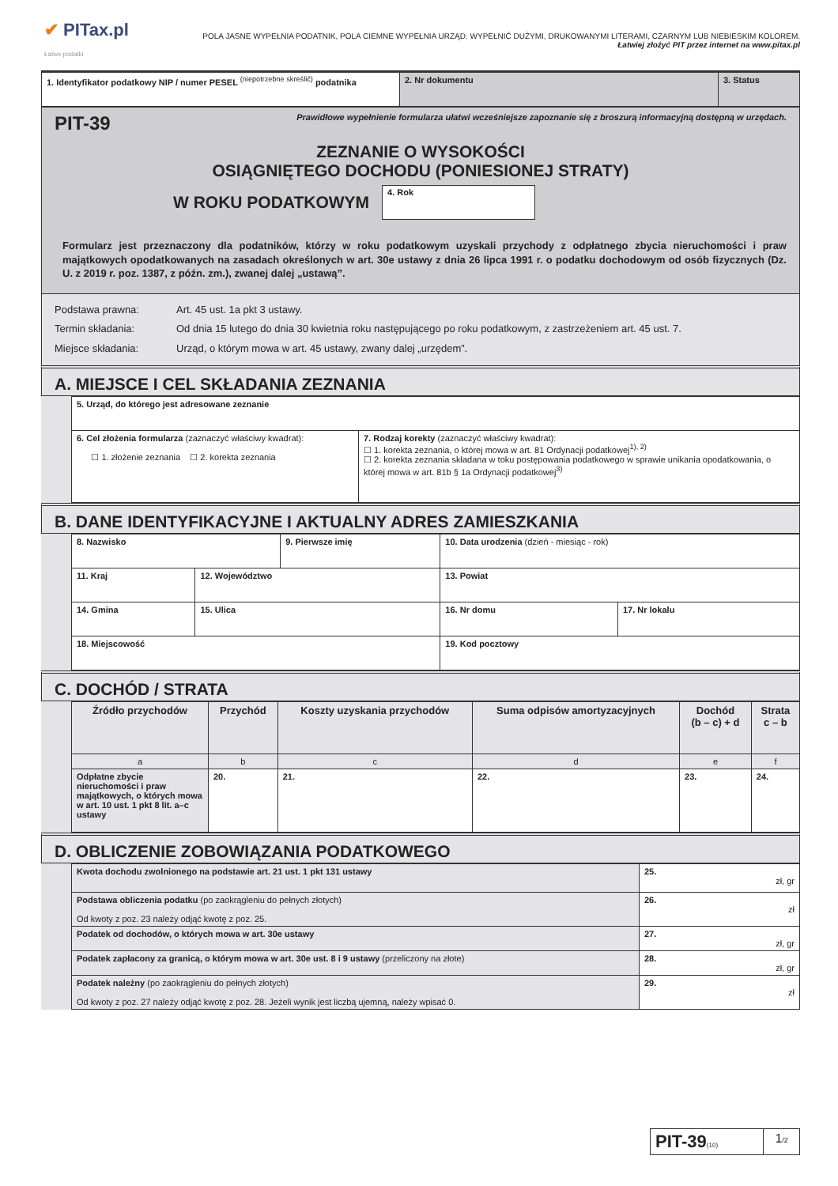✔ PITax.pl
Łatwe podatki
POLA JASNE WYPEŁNIA PODATNIK, POLA CIEMNE WYPEŁNIA URZĄD. WYPEŁNIĆ DUŻYMI, DRUKOWANYMI LITERAMI, CZARNYM LUB NIEBIESKIM KOLOREM.
Łatwiej złożyć PIT przez internet na www.pitax.pl
| 1. Identyfikator podatkowy NIP / numer PESEL <sup>(niepotrzebne skreślić)</sup> podatnika | 2. Nr dokumentu | 3. Status |
PIT-39 Prawidłowe wypełnienie formularza ułatwi wcześniejsze zapoznanie się z broszurą informacyjną dostępną w urzędach.
ZEZNANIE O WYSOKOŚCI
OSIĄGNIĘTEGO DOCHODU (PONIESIONEJ STRATY)
W ROKU PODATKOWYM
4. Rok
Formularz jest przeznaczony dla podatników, którzy w roku podatkowym uzyskali przychody z odpłatnego zbycia nieruchomości i praw majątkowych opodatkowanych na zasadach określonych w art. 30e ustawy z dnia 26 lipca 1991 r. o podatku dochodowym od osób fizycznych (Dz. U. z 2019 r. poz. 1387, z późn. zm.), zwanej dalej „ustawą”.
| Podstawa prawna: Art. 45 ust. 1a pkt 3 ustawy. Termin składania: Od dnia 15 lutego do dnia 30 kwietnia roku następującego po roku podatkowym, z zastrzeżeniem art. 45 ust. 7. Miejsce składania: Urząd, o którym mowa w art. 45 ustawy, zwany dalej „urzędem”. |
A. MIEJSCE I CEL SKŁADANIA ZEZNANIA
| 5. Urząd, do którego jest adresowane zeznanie | |
| 6. Cel złożenia formularza (zaznaczyć właściwy kwadrat): ☐ 1. złożenie zeznania ☐ 2. korekta zeznania | 7. Rodzaj korekty (zaznaczyć właściwy kwadrat): ☐ 1. korekta zeznania, o której mowa w art. 81 Ordynacji podatkowej<sup>1), 2)</sup> ☐ 2. korekta zeznania składana w toku postępowania podatkowego w sprawie unikania opodatkowania, o której mowa w art. 81b § 1a Ordynacji podatkowej<sup>3)</sup> |
B. DANE IDENTYFIKACYJNE I AKTUALNY ADRES ZAMIESZKANIA
| 8. Nazwisko | | 9. Pierwsze imię | | 10. Data urodzenia (dzień - miesiąc - rok) | |
| 11. Kraj | 12. Województwo | | 13. Powiat | | |
| 14. Gmina | 15. Ulica | | | 16. Nr domu | 17. Nr lokalu |
| 18. Miejscowość | | | 19. Kod pocztowy | | |
C. DOCHÓD / STRATA
| Źródło przychodów | Przychód | Koszty uzyskania przychodów | Suma odpisów amortyzacyjnych | Dochód (b – c) + d | Strata c – b |
| a | b | c | d | e | f |
| Odpłatne zbycie nieruchomości i praw majątkowych, o których mowa w art. 10 ust. 1 pkt 8 lit. a–c ustawy | 20. | 21. | 22. | 23. | 24. |
D. OBLICZENIE ZOBOWIĄZANIA PODATKOWEGO
| Kwota dochodu zwolnionego na podstawie art. 21 ust. 1 pkt 131 ustawy | 25. zł, gr |
| Podstawa obliczenia podatku (po zaokrągleniu do pełnych złotych) Od kwoty z poz. 23 należy odjąć kwotę z poz. 25. | 26. zł |
| Podatek od dochodów, o których mowa w art. 30e ustawy | 27. zł, gr |
| Podatek zapłacony za granicą, o którym mowa w art. 30e ust. 8 i 9 ustawy (przeliczony na złote) | 28. zł, gr |
| Podatek należny (po zaokrągleniu do pełnych złotych) Od kwoty z poz. 27 należy odjąć kwotę z poz. 28. Jeżeli wynik jest liczbą ujemną, należy wpisać 0. | 29. zł |
| PIT-39 (10) | 1 /2 |